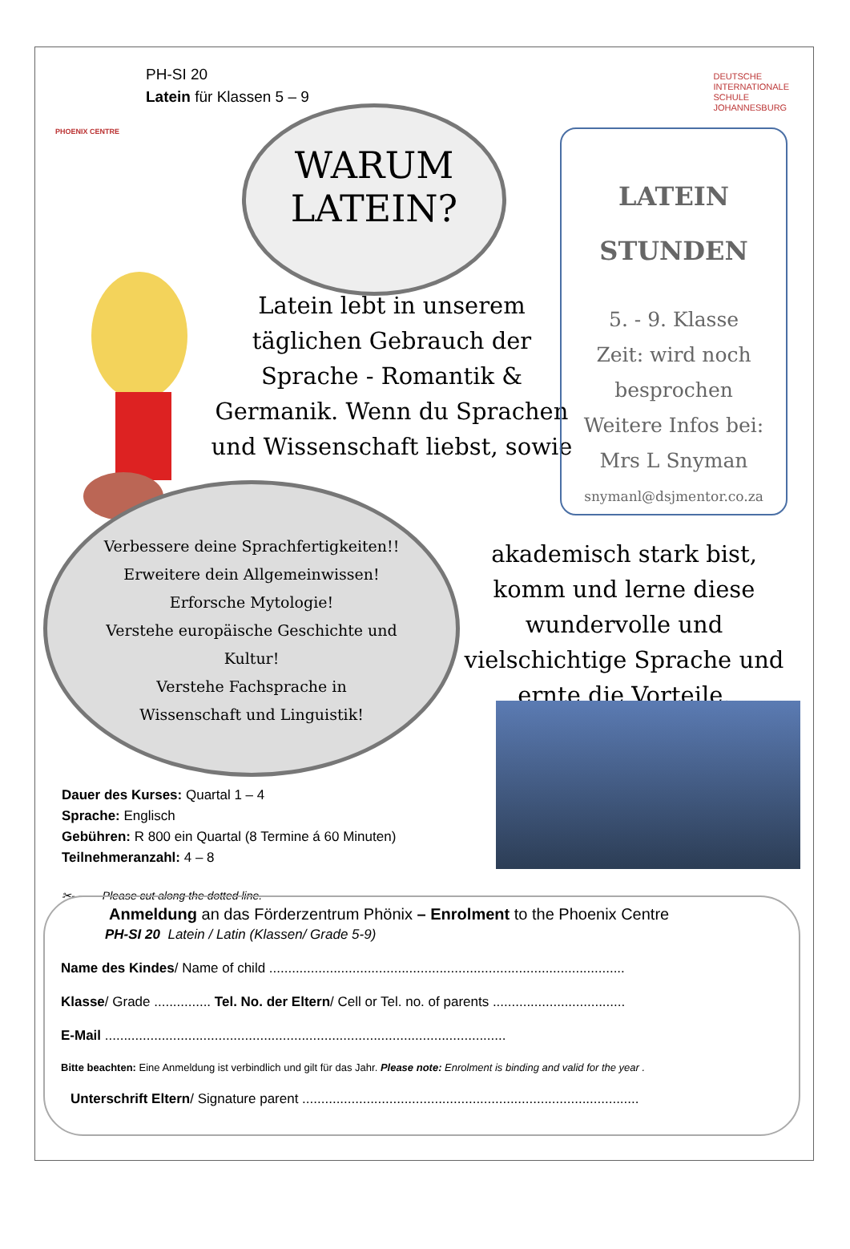PH-SI 20
Latein für Klassen 5 – 9
PHOENIX CENTRE
DEUTSCHE
INTERNATIONALE
SCHULE
JOHANNESBURG
WARUM
LATEIN?
Latein lebt in unserem täglichen Gebrauch der Sprache - Romantik & Germanik. Wenn du Sprachen und Wissenschaft liebst, sowie
LATEIN
STUNDEN
5. - 9. Klasse
Zeit: wird noch besprochen
Weitere Infos bei:
Mrs L Snyman
snymanl@dsjmentor.co.za
Verbessere deine Sprachfertigkeiten!!
Erweitere dein Allgemeinwissen!
Erforsche Mytologie!
Verstehe europäische Geschichte und Kultur!
Verstehe Fachsprache in Wissenschaft und Linguistik!
akademisch stark bist, komm und lerne diese wundervolle und vielschichtige Sprache und ernte die Vorteile.
Dauer des Kurses: Quartal 1 – 4
Sprache: Englisch
Gebühren: R 800 ein Quartal (8 Termine á 60 Minuten)
Teilnehmeranzahl: 4 – 8
✂- - - - -Please cut along the dotted line.- - - - - - - - - - - - - - - - - - - - - - - - - - - - - - - - - - - - - - - - - - - - - - -
Anmeldung an das Förderzentrum Phönix – Enrolment to the Phoenix Centre
PH-SI 20 Latein / Latin (Klassen/ Grade 5-9)
Name des Kindes/ Name of child ..............................................................................................
Klasse/ Grade ............... Tel. No. der Eltern/ Cell or Tel. no. of parents ...................................
E-Mail ..........................................................................................................
Bitte beachten: Eine Anmeldung ist verbindlich und gilt für das Jahr. Please note: Enrolment is binding and valid for the year .
Unterschrift Eltern/ Signature parent .........................................................................................